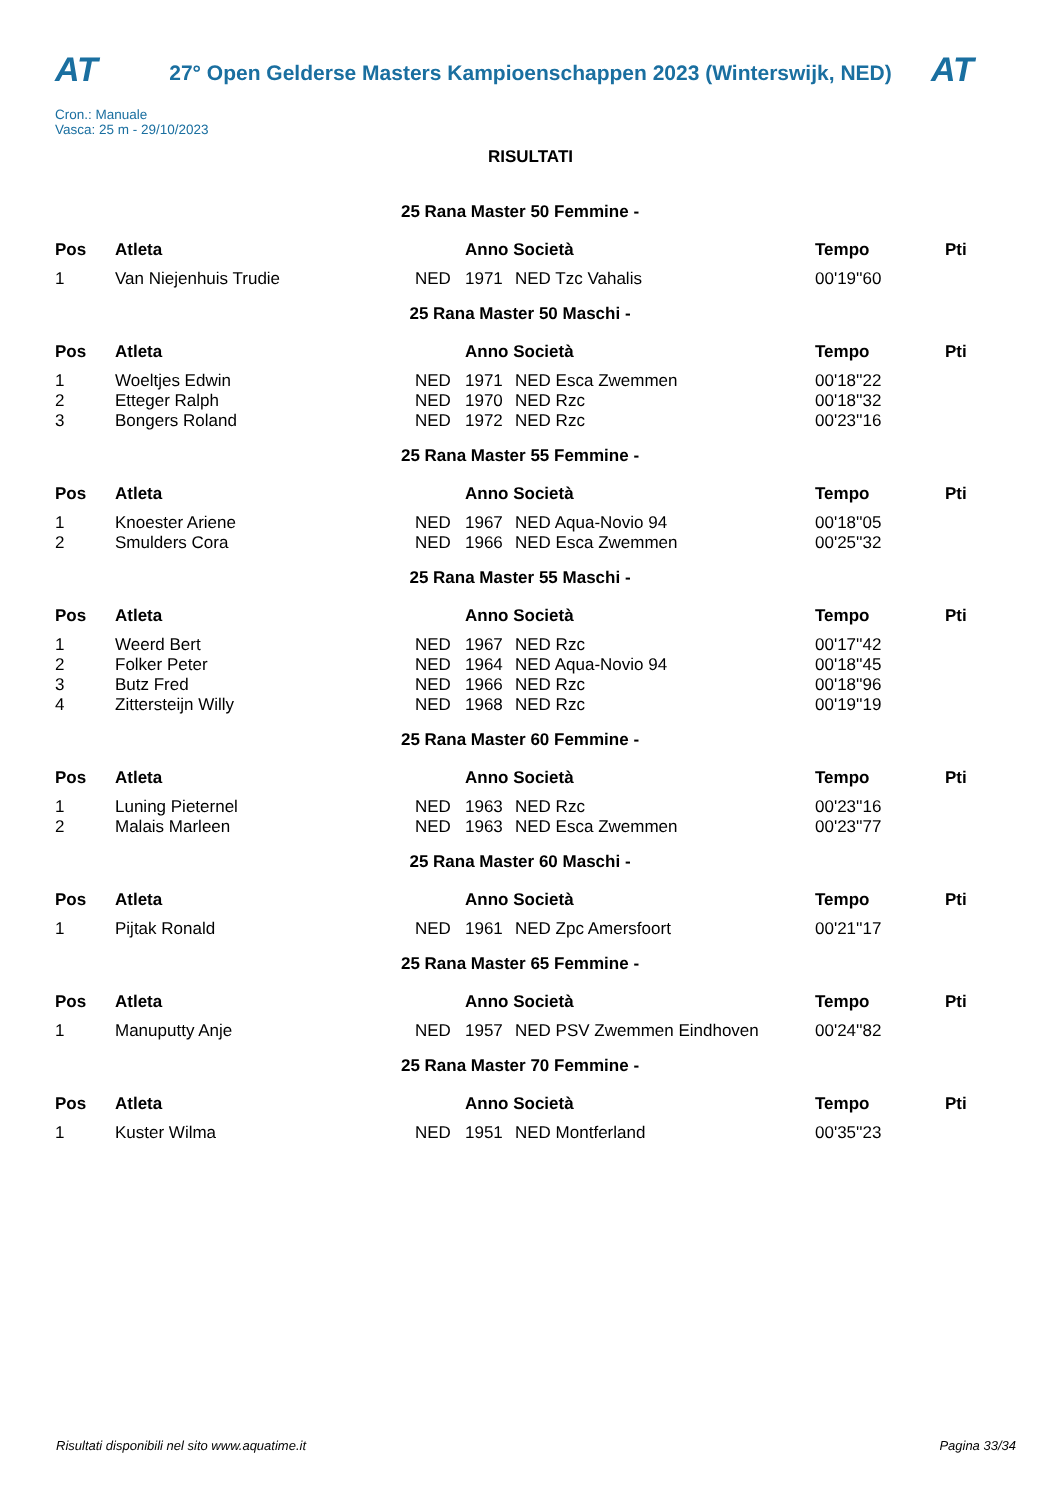AT
27° Open Gelderse Masters Kampioenschappen 2023 (Winterswijk, NED)
AT
Cron.: Manuale
Vasca: 25 m - 29/10/2023
RISULTATI
| 25 Rana Master 50 Femmine - | | | | | | |
| Pos | Atleta | | Anno Società | | Tempo | Pti |
| 1 | Van Niejenhuis Trudie | NED | 1971 | NED Tzc Vahalis | 00'19''60 | |
| 25 Rana Master 50 Maschi - | | | | | | |
| Pos | Atleta | | Anno Società | | Tempo | Pti |
| 1 | Woeltjes Edwin | NED | 1971 | NED Esca Zwemmen | 00'18''22 | |
| 2 | Etteger Ralph | NED | 1970 | NED Rzc | 00'18''32 | |
| 3 | Bongers Roland | NED | 1972 | NED Rzc | 00'23''16 | |
| 25 Rana Master 55 Femmine - | | | | | | |
| Pos | Atleta | | Anno Società | | Tempo | Pti |
| 1 | Knoester Ariene | NED | 1967 | NED Aqua-Novio 94 | 00'18''05 | |
| 2 | Smulders Cora | NED | 1966 | NED Esca Zwemmen | 00'25''32 | |
| 25 Rana Master 55 Maschi - | | | | | | |
| Pos | Atleta | | Anno Società | | Tempo | Pti |
| 1 | Weerd Bert | NED | 1967 | NED Rzc | 00'17''42 | |
| 2 | Folker Peter | NED | 1964 | NED Aqua-Novio 94 | 00'18''45 | |
| 3 | Butz Fred | NED | 1966 | NED Rzc | 00'18''96 | |
| 4 | Zittersteijn Willy | NED | 1968 | NED Rzc | 00'19''19 | |
| 25 Rana Master 60 Femmine - | | | | | | |
| Pos | Atleta | | Anno Società | | Tempo | Pti |
| 1 | Luning Pieternel | NED | 1963 | NED Rzc | 00'23''16 | |
| 2 | Malais Marleen | NED | 1963 | NED Esca Zwemmen | 00'23''77 | |
| 25 Rana Master 60 Maschi - | | | | | | |
| Pos | Atleta | | Anno Società | | Tempo | Pti |
| 1 | Pijtak Ronald | NED | 1961 | NED Zpc Amersfoort | 00'21''17 | |
| 25 Rana Master 65 Femmine - | | | | | | |
| Pos | Atleta | | Anno Società | | Tempo | Pti |
| 1 | Manuputty Anje | NED | 1957 | NED PSV Zwemmen Eindhoven | 00'24''82 | |
| 25 Rana Master 70 Femmine - | | | | | | |
| Pos | Atleta | | Anno Società | | Tempo | Pti |
| 1 | Kuster Wilma | NED | 1951 | NED Montferland | 00'35''23 | |
Risultati disponibili nel sito www.aquatime.it Pagina 33/34